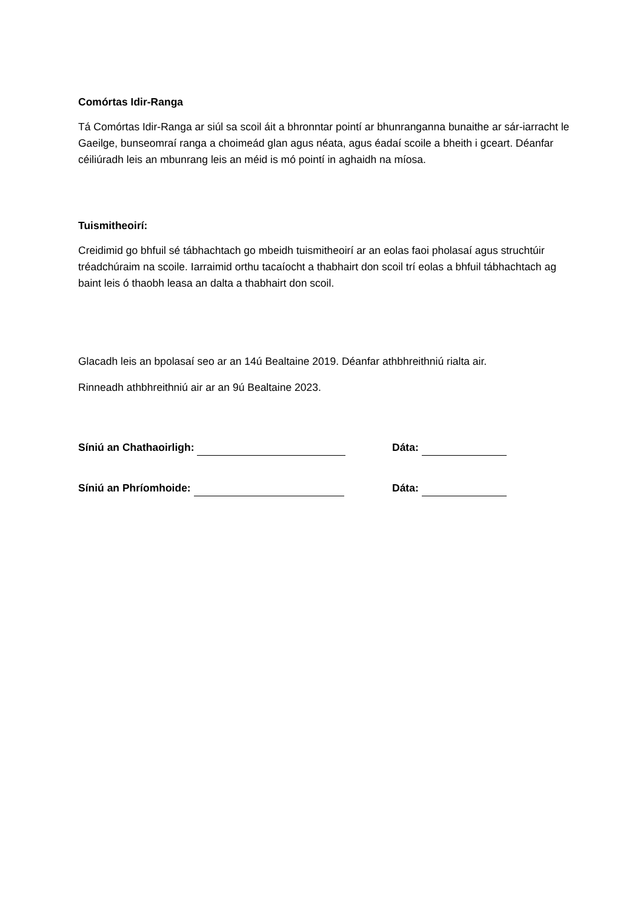Comórtas Idir-Ranga
Tá Comórtas Idir-Ranga ar siúl sa scoil áit a bhronntar pointí ar bhunranganna bunaithe ar sár-iarracht le Gaeilge, bunseomraí ranga a choimeád glan agus néata, agus éadaí scoile a bheith i gceart. Déanfar céiliúradh leis an mbunrang leis an méid is mó pointí in aghaidh na míosa.
Tuismitheoirí:
Creidimid go bhfuil sé tábhachtach go mbeidh tuismitheoirí ar an eolas faoi pholasaí agus struchtúir tréadchúraim na scoile. Iarraimid orthu tacaíocht a thabhairt don scoil trí eolas a bhfuil tábhachtach ag baint leis ó thaobh leasa an dalta a thabhairt don scoil.
Glacadh leis an bpolasaí seo ar an 14ú Bealtaine 2019. Déanfar athbhreithniú rialta air.
Rinneadh athbhreithniú air ar an 9ú Bealtaine 2023.
Síniú an Chathaoirligh: Dáta:
Síniú an Phríomhoide: Dáta: